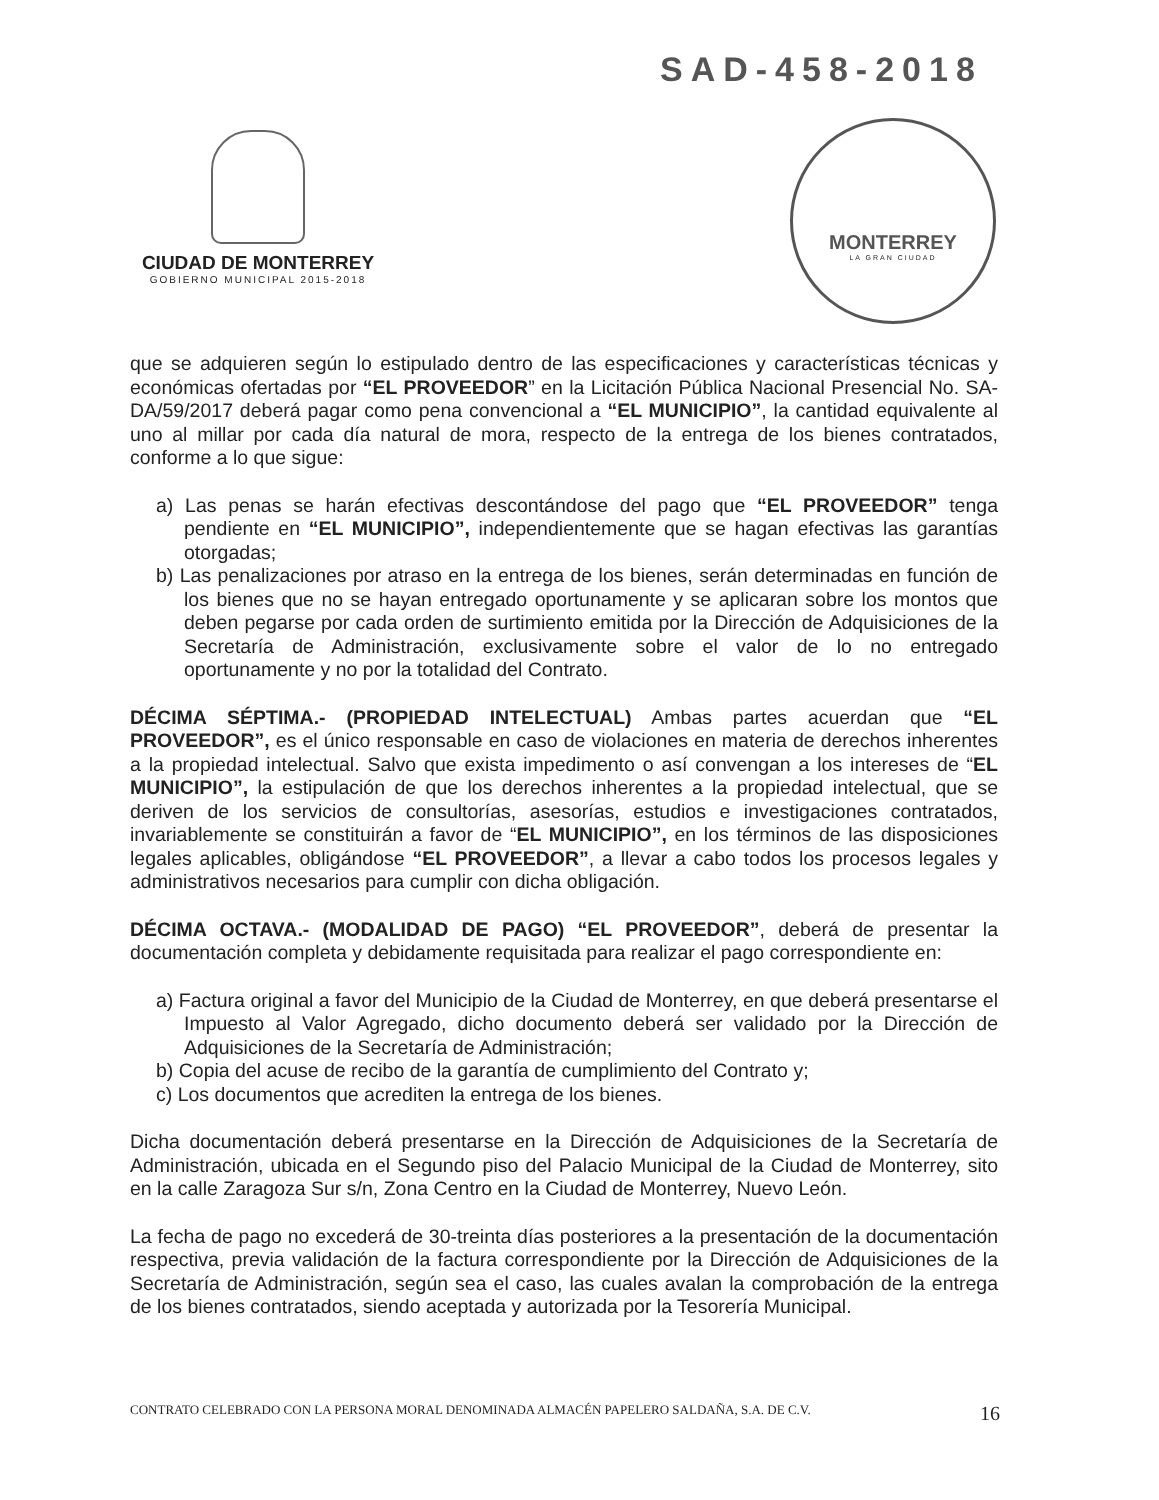SAD-458-2018
CIUDAD DE MONTERREY
GOBIERNO MUNICIPAL 2015-2018
MONTERREY
LA GRAN CIUDAD
que se adquieren según lo estipulado dentro de las especificaciones y características técnicas y económicas ofertadas por “EL PROVEEDOR” en la Licitación Pública Nacional Presencial No. SA-DA/59/2017 deberá pagar como pena convencional a “EL MUNICIPIO”, la cantidad equivalente al uno al millar por cada día natural de mora, respecto de la entrega de los bienes contratados, conforme a lo que sigue:
a) Las penas se harán efectivas descontándose del pago que “EL PROVEEDOR” tenga pendiente en “EL MUNICIPIO”, independientemente que se hagan efectivas las garantías otorgadas;
b) Las penalizaciones por atraso en la entrega de los bienes, serán determinadas en función de los bienes que no se hayan entregado oportunamente y se aplicaran sobre los montos que deben pegarse por cada orden de surtimiento emitida por la Dirección de Adquisiciones de la Secretaría de Administración, exclusivamente sobre el valor de lo no entregado oportunamente y no por la totalidad del Contrato.
DÉCIMA SÉPTIMA.- (PROPIEDAD INTELECTUAL) Ambas partes acuerdan que “EL PROVEEDOR”, es el único responsable en caso de violaciones en materia de derechos inherentes a la propiedad intelectual. Salvo que exista impedimento o así convengan a los intereses de “EL MUNICIPIO”, la estipulación de que los derechos inherentes a la propiedad intelectual, que se deriven de los servicios de consultorías, asesorías, estudios e investigaciones contratados, invariablemente se constituirán a favor de “EL MUNICIPIO”, en los términos de las disposiciones legales aplicables, obligándose “EL PROVEEDOR”, a llevar a cabo todos los procesos legales y administrativos necesarios para cumplir con dicha obligación.
DÉCIMA OCTAVA.- (MODALIDAD DE PAGO) “EL PROVEEDOR”, deberá de presentar la documentación completa y debidamente requisitada para realizar el pago correspondiente en:
a) Factura original a favor del Municipio de la Ciudad de Monterrey, en que deberá presentarse el Impuesto al Valor Agregado, dicho documento deberá ser validado por la Dirección de Adquisiciones de la Secretaría de Administración;
b) Copia del acuse de recibo de la garantía de cumplimiento del Contrato y;
c) Los documentos que acrediten la entrega de los bienes.
Dicha documentación deberá presentarse en la Dirección de Adquisiciones de la Secretaría de Administración, ubicada en el Segundo piso del Palacio Municipal de la Ciudad de Monterrey, sito en la calle Zaragoza Sur s/n, Zona Centro en la Ciudad de Monterrey, Nuevo León.
La fecha de pago no excederá de 30-treinta días posteriores a la presentación de la documentación respectiva, previa validación de la factura correspondiente por la Dirección de Adquisiciones de la Secretaría de Administración, según sea el caso, las cuales avalan la comprobación de la entrega de los bienes contratados, siendo aceptada y autorizada por la Tesorería Municipal.
CONTRATO CELEBRADO CON LA PERSONA MORAL DENOMINADA ALMACÉN PAPELERO SALDAÑA, S.A. DE C.V. 16